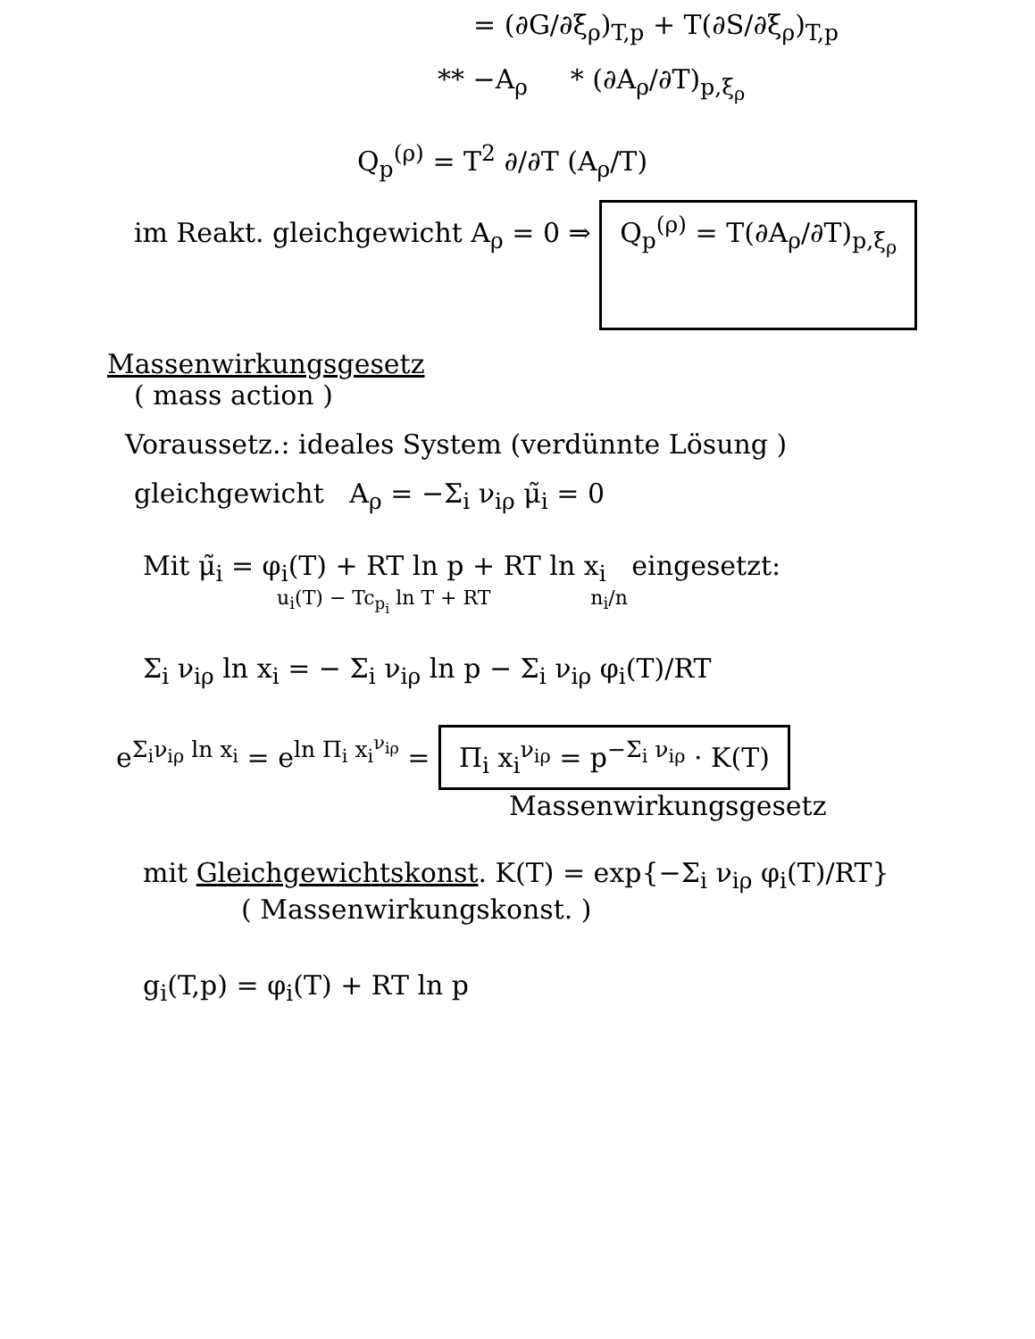= (∂G/∂ξ<sub>ρ</sub>)<sub>T,p</sub> + T(∂S/∂ξ<sub>ρ</sub>)<sub>T,p</sub>
** −A<sub>ρ</sub> * (∂A<sub>ρ</sub>/∂T)<sub>p,ξ<sub>ρ</sub></sub>
Q<sub>p</sub><sup>(ρ)</sup> = T<sup>2</sup> ∂/∂T (A<sub>ρ</sub>/T)
im Reakt. gleichgewicht A<sub>ρ</sub> = 0 ⇒ Q<sub>p</sub><sup>(ρ)</sup> = T(∂A<sub>ρ</sub>/∂T)<sub>p,ξ<sub>ρ</sub></sub>
Massenwirkungsgesetz
( mass action )
Voraussetz.: ideales System (verdünnte Lösung )
gleichgewicht A<sub>ρ</sub> = −Σ<sub>i</sub> ν<sub>iρ</sub> μ̃<sub>i</sub> = 0
Mit μ̃<sub>i</sub> = φ<sub>i</sub>(T) + RT ln p + RT ln x<sub>i</sub> eingesetzt:
u<sub>i</sub>(T) − Tc<sub>p<sub>i</sub></sub> ln T + RT n<sub>i</sub>/n
Σ<sub>i</sub> ν<sub>iρ</sub> ln x<sub>i</sub> = − Σ<sub>i</sub> ν<sub>iρ</sub> ln p − Σ<sub>i</sub> ν<sub>iρ</sub> φ<sub>i</sub>(T)/RT
e<sup>Σ<sub>i</sub>ν<sub>iρ</sub> ln x<sub>i</sub></sup> = e<sup>ln Π<sub>i</sub> x<sub>i</sub><sup>ν<sub>iρ</sub></sup></sup> = Π<sub>i</sub> x<sub>i</sub><sup>ν<sub>iρ</sub></sup> = p<sup>−Σ<sub>i</sub> ν<sub>iρ</sub></sup> · K(T)
Massenwirkungsgesetz
mit Gleichgewichtskonst. K(T) = exp{−Σ<sub>i</sub> ν<sub>iρ</sub> φ<sub>i</sub>(T)/RT}
( Massenwirkungskonst. )
g<sub>i</sub>(T,p) = φ<sub>i</sub>(T) + RT ln p